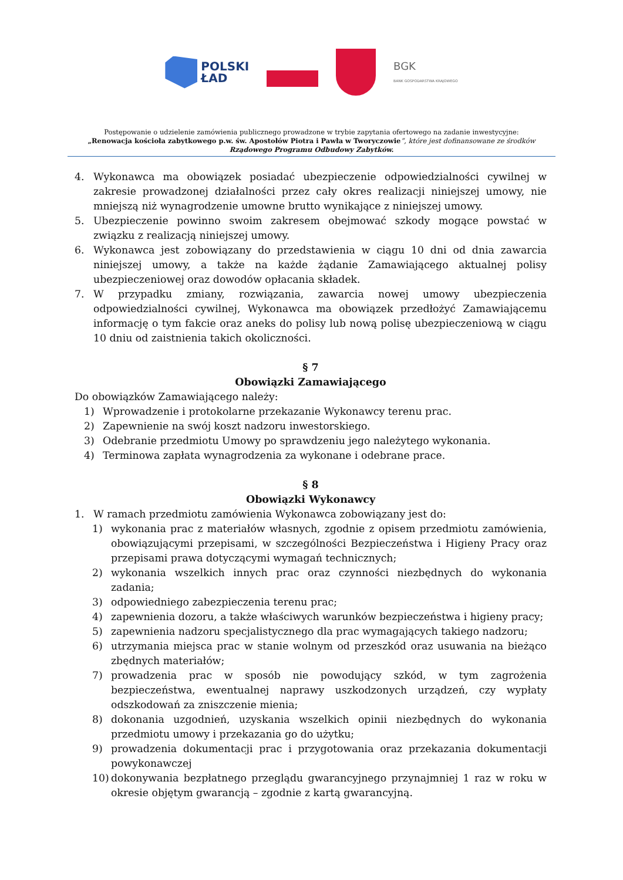POLSKI
ŁAD
BGK
BANK GOSPODARSTWA KRAJOWEGO
Postępowanie o udzielenie zamówienia publicznego prowadzone w trybie zapytania ofertowego na zadanie inwestycyjne:
„Renowacja kościoła zabytkowego p.w. św. Apostołów Piotra i Pawła w Tworyczowie”, które jest dofinansowane ze środków
Rządowego Programu Odbudowy Zabytków.
4. Wykonawca ma obowiązek posiadać ubezpieczenie odpowiedzialności cywilnej w zakresie prowadzonej działalności przez cały okres realizacji niniejszej umowy, nie mniejszą niż wynagrodzenie umowne brutto wynikające z niniejszej umowy.
5. Ubezpieczenie powinno swoim zakresem obejmować szkody mogące powstać w związku z realizacją niniejszej umowy.
6. Wykonawca jest zobowiązany do przedstawienia w ciągu 10 dni od dnia zawarcia niniejszej umowy, a także na każde żądanie Zamawiającego aktualnej polisy ubezpieczeniowej oraz dowodów opłacania składek.
7. W przypadku zmiany, rozwiązania, zawarcia nowej umowy ubezpieczenia odpowiedzialności cywilnej, Wykonawca ma obowiązek przedłożyć Zamawiającemu informację o tym fakcie oraz aneks do polisy lub nową polisę ubezpieczeniową w ciągu 10 dniu od zaistnienia takich okoliczności.
§ 7
Obowiązki Zamawiającego
Do obowiązków Zamawiającego należy:
1) Wprowadzenie i protokolarne przekazanie Wykonawcy terenu prac.
2) Zapewnienie na swój koszt nadzoru inwestorskiego.
3) Odebranie przedmiotu Umowy po sprawdzeniu jego należytego wykonania.
4) Terminowa zapłata wynagrodzenia za wykonane i odebrane prace.
§ 8
Obowiązki Wykonawcy
1. W ramach przedmiotu zamówienia Wykonawca zobowiązany jest do:
1) wykonania prac z materiałów własnych, zgodnie z opisem przedmiotu zamówienia, obowiązującymi przepisami, w szczególności Bezpieczeństwa i Higieny Pracy oraz przepisami prawa dotyczącymi wymagań technicznych;
2) wykonania wszelkich innych prac oraz czynności niezbędnych do wykonania zadania;
3) odpowiedniego zabezpieczenia terenu prac;
4) zapewnienia dozoru, a także właściwych warunków bezpieczeństwa i higieny pracy;
5) zapewnienia nadzoru specjalistycznego dla prac wymagających takiego nadzoru;
6) utrzymania miejsca prac w stanie wolnym od przeszkód oraz usuwania na bieżąco zbędnych materiałów;
7) prowadzenia prac w sposób nie powodujący szkód, w tym zagrożenia bezpieczeństwa, ewentualnej naprawy uszkodzonych urządzeń, czy wypłaty odszkodowań za zniszczenie mienia;
8) dokonania uzgodnień, uzyskania wszelkich opinii niezbędnych do wykonania przedmiotu umowy i przekazania go do użytku;
9) prowadzenia dokumentacji prac i przygotowania oraz przekazania dokumentacji powykonawczej
10) dokonywania bezpłatnego przeglądu gwarancyjnego przynajmniej 1 raz w roku w okresie objętym gwarancją – zgodnie z kartą gwarancyjną.